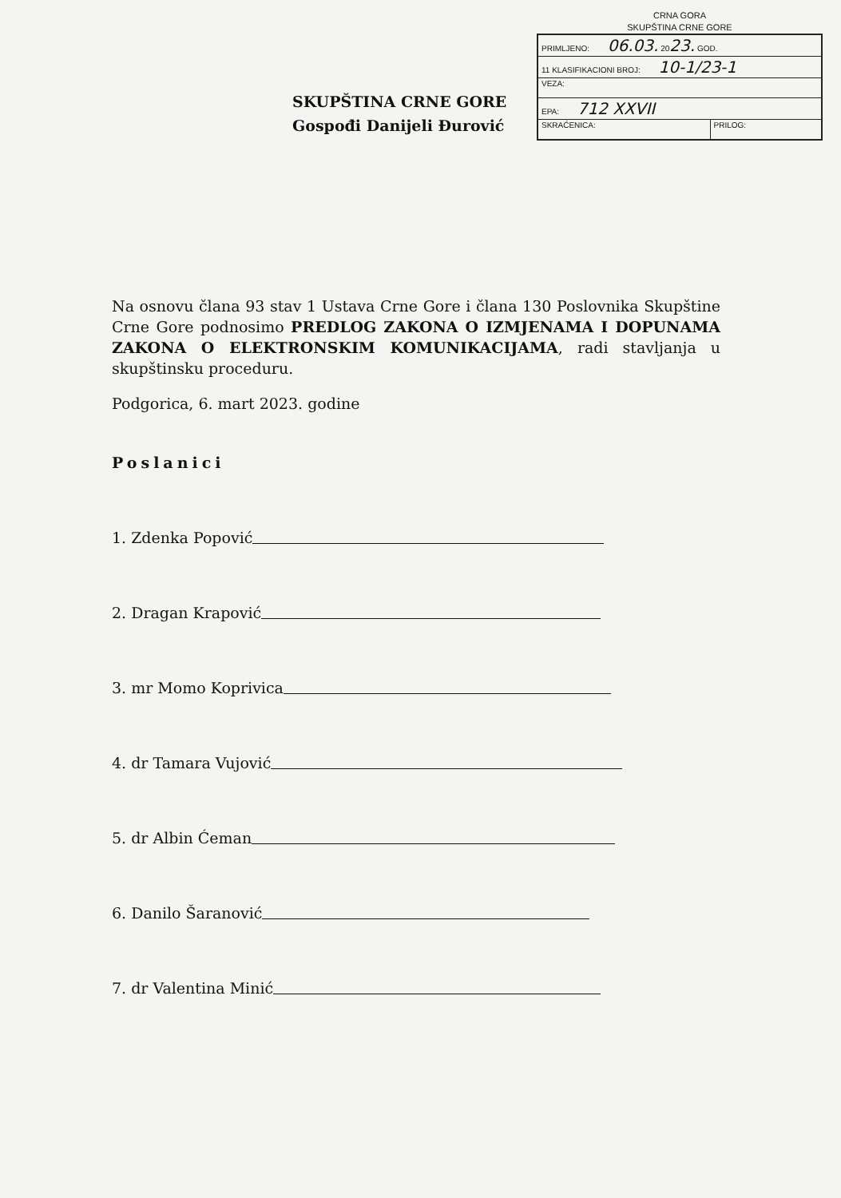CRNA GORA
SKUPŠTINA CRNE GORE
| PRIMLJENO: 06.03. 20 23. GOD. | |
| 11 KLASIFIKACIONI BROJ: 10-1/23-1 | |
| VEZA: | |
| EPA: 712 XXVII | |
| SKRAĆENICA: | PRILOG: |
SKUPŠTINA CRNE GORE
Gospođi Danijeli Đurović
Na osnovu člana 93 stav 1 Ustava Crne Gore i člana 130 Poslovnika Skupštine Crne Gore podnosimo PREDLOG ZAKONA O IZMJENAMA I DOPUNAMA ZAKONA O ELEKTRONSKIM KOMUNIKACIJAMA, radi stavljanja u skupštinsku proceduru.
Podgorica, 6. mart 2023. godine
Poslanici
1. Zdenka Popović
2. Dragan Krapović
3. mr Momo Koprivica
4. dr Tamara Vujović
5. dr Albin Ćeman
6. Danilo Šaranović
7. dr Valentina Minić